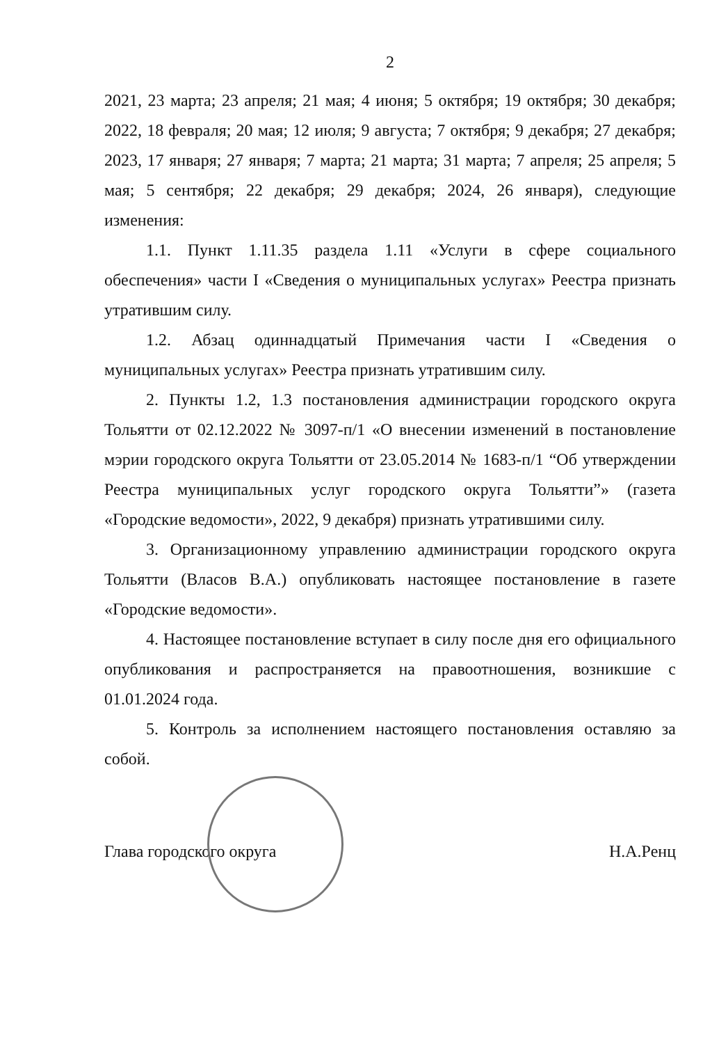2
2021, 23 марта; 23 апреля; 21 мая; 4 июня; 5 октября; 19 октября; 30 декабря; 2022, 18 февраля; 20 мая; 12 июля; 9 августа; 7 октября; 9 декабря; 27 декабря; 2023, 17 января; 27 января; 7 марта; 21 марта; 31 марта; 7 апреля; 25 апреля; 5 мая; 5 сентября; 22 декабря; 29 декабря; 2024, 26 января), следующие изменения:
1.1. Пункт 1.11.35 раздела 1.11 «Услуги в сфере социального обеспечения» части I «Сведения о муниципальных услугах» Реестра признать утратившим силу.
1.2. Абзац одиннадцатый Примечания части I «Сведения о муниципальных услугах» Реестра признать утратившим силу.
2. Пункты 1.2, 1.3 постановления администрации городского округа Тольятти от 02.12.2022 № 3097-п/1 «О внесении изменений в постановление мэрии городского округа Тольятти от 23.05.2014 № 1683-п/1 “Об утверждении Реестра муниципальных услуг городского округа Тольятти”» (газета «Городские ведомости», 2022, 9 декабря) признать утратившими силу.
3. Организационному управлению администрации городского округа Тольятти (Власов В.А.) опубликовать настоящее постановление в газете «Городские ведомости».
4. Настоящее постановление вступает в силу после дня его официального опубликования и распространяется на правоотношения, возникшие с 01.01.2024 года.
5. Контроль за исполнением настоящего постановления оставляю за собой.
Глава городского округа Н.А.Ренц